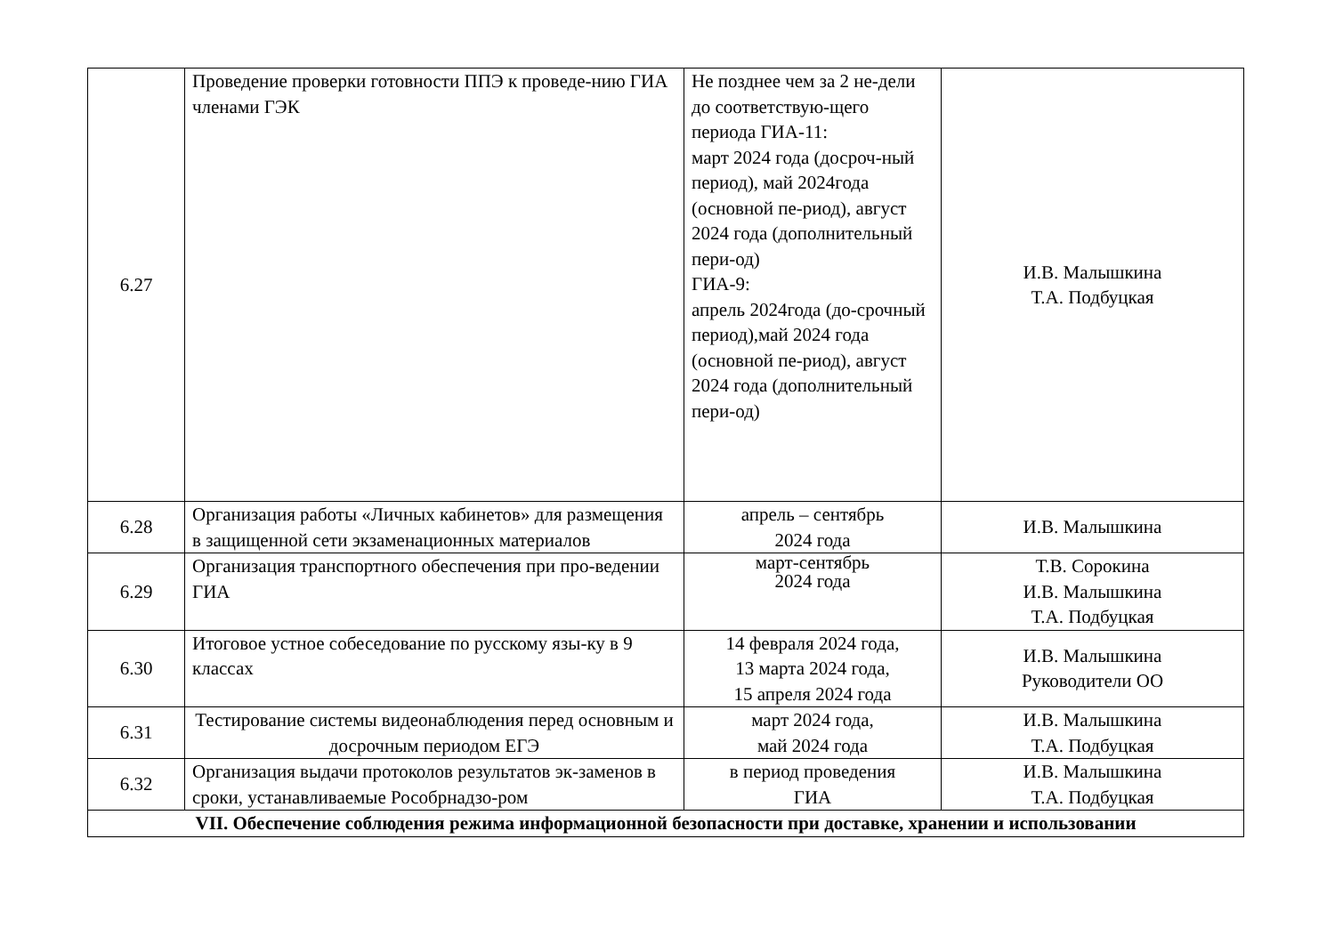| 6.27 | Проведение проверки готовности ППЭ к проведе-нию ГИА членами ГЭК | Не позднее чем за 2 не-дели до соответствую-щего периода ГИА-11: март 2024 года (досроч-ный период), май 2024года (основной пе-риод), август 2024 года (дополнительный пери-од) ГИА-9: апрель 2024года (до-срочный период),май 2024 года (основной пе-риод), август 2024 года (дополнительный пери-од) | И.В. Малышкина Т.А. Подбуцкая |
| 6.28 | Организация работы «Личных кабинетов» для размещения в защищенной сети экзаменационных материалов | апрель – сентябрь 2024 года | И.В. Малышкина |
| 6.29 | Организация транспортного обеспечения при про-ведении ГИА | март-сентябрь 2024 года | Т.В. Сорокина И.В. Малышкина Т.А. Подбуцкая |
| 6.30 | Итоговое устное собеседование по русскому язы-ку в 9 классах | 14 февраля 2024 года, 13 марта 2024 года, 15 апреля 2024 года | И.В. Малышкина Руководители ОО |
| 6.31 | Тестирование системы видеонаблюдения перед основным и досрочным периодом ЕГЭ | март 2024 года, май 2024 года | И.В. Малышкина Т.А. Подбуцкая |
| 6.32 | Организация выдачи протоколов результатов эк-заменов в сроки, устанавливаемые Рособрнадзо-ром | в период проведения ГИА | И.В. Малышкина Т.А. Подбуцкая |
| VII. Обеспечение соблюдения режима информационной безопасности при доставке, хранении и использовании | | | |